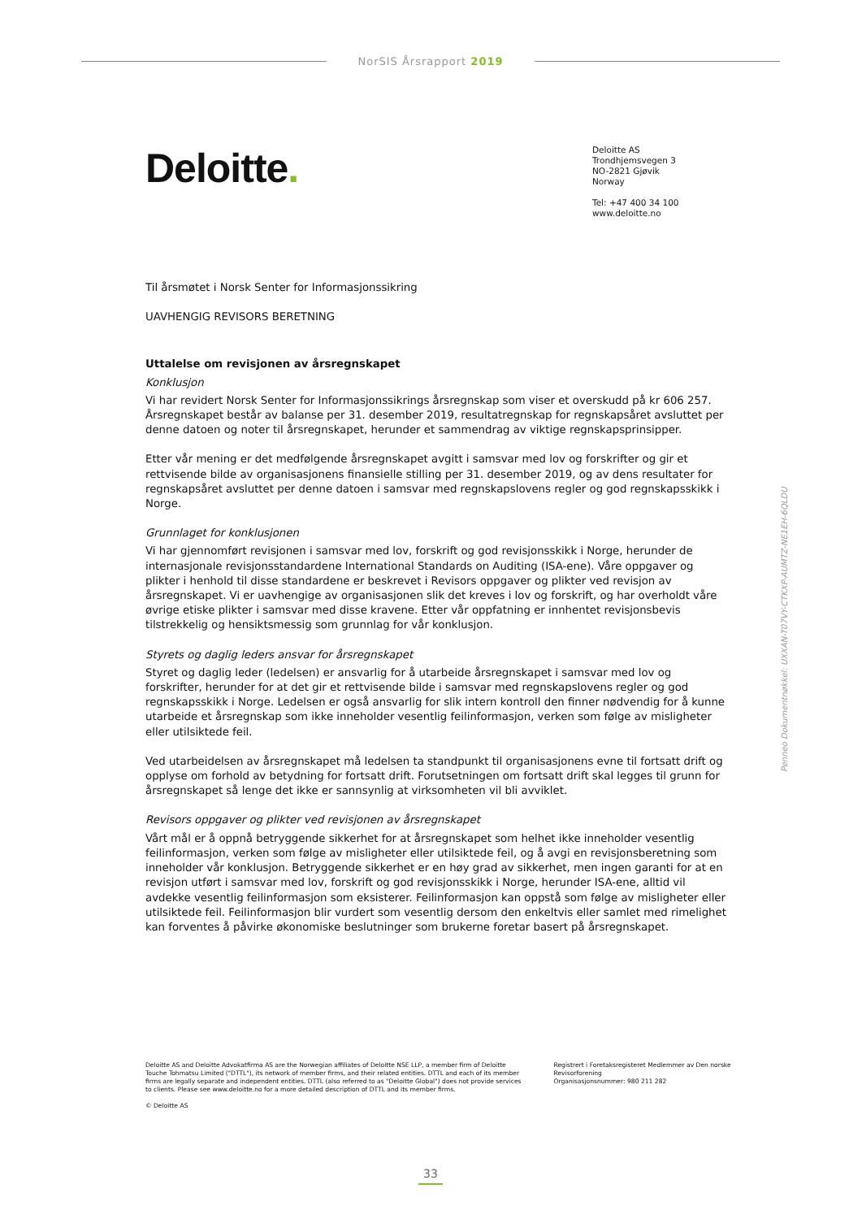NorSIS Årsrapport 2019
Deloitte.
Deloitte AS
Trondhjemsvegen 3
NO-2821 Gjøvik
Norway
Tel: +47 400 34 100
www.deloitte.no
Til årsmøtet i Norsk Senter for Informasjonssikring
UAVHENGIG REVISORS BERETNING
Uttalelse om revisjonen av årsregnskapet
Konklusjon
Vi har revidert Norsk Senter for Informasjonssikrings årsregnskap som viser et overskudd på kr 606 257. Årsregnskapet består av balanse per 31. desember 2019, resultatregnskap for regnskapsåret avsluttet per denne datoen og noter til årsregnskapet, herunder et sammendrag av viktige regnskapsprinsipper.
Etter vår mening er det medfølgende årsregnskapet avgitt i samsvar med lov og forskrifter og gir et rettvisende bilde av organisasjonens finansielle stilling per 31. desember 2019, og av dens resultater for regnskapsåret avsluttet per denne datoen i samsvar med regnskapslovens regler og god regnskapsskikk i Norge.
Grunnlaget for konklusjonen
Vi har gjennomført revisjonen i samsvar med lov, forskrift og god revisjonsskikk i Norge, herunder de internasjonale revisjonsstandardene International Standards on Auditing (ISA-ene). Våre oppgaver og plikter i henhold til disse standardene er beskrevet i Revisors oppgaver og plikter ved revisjon av årsregnskapet. Vi er uavhengige av organisasjonen slik det kreves i lov og forskrift, og har overholdt våre øvrige etiske plikter i samsvar med disse kravene. Etter vår oppfatning er innhentet revisjonsbevis tilstrekkelig og hensiktsmessig som grunnlag for vår konklusjon.
Styrets og daglig leders ansvar for årsregnskapet
Styret og daglig leder (ledelsen) er ansvarlig for å utarbeide årsregnskapet i samsvar med lov og forskrifter, herunder for at det gir et rettvisende bilde i samsvar med regnskapslovens regler og god regnskapsskikk i Norge. Ledelsen er også ansvarlig for slik intern kontroll den finner nødvendig for å kunne utarbeide et årsregnskap som ikke inneholder vesentlig feilinformasjon, verken som følge av misligheter eller utilsiktede feil.
Ved utarbeidelsen av årsregnskapet må ledelsen ta standpunkt til organisasjonens evne til fortsatt drift og opplyse om forhold av betydning for fortsatt drift. Forutsetningen om fortsatt drift skal legges til grunn for årsregnskapet så lenge det ikke er sannsynlig at virksomheten vil bli avviklet.
Revisors oppgaver og plikter ved revisjonen av årsregnskapet
Vårt mål er å oppnå betryggende sikkerhet for at årsregnskapet som helhet ikke inneholder vesentlig feilinformasjon, verken som følge av misligheter eller utilsiktede feil, og å avgi en revisjonsberetning som inneholder vår konklusjon. Betryggende sikkerhet er en høy grad av sikkerhet, men ingen garanti for at en revisjon utført i samsvar med lov, forskrift og god revisjonsskikk i Norge, herunder ISA-ene, alltid vil avdekke vesentlig feilinformasjon som eksisterer. Feilinformasjon kan oppstå som følge av misligheter eller utilsiktede feil. Feilinformasjon blir vurdert som vesentlig dersom den enkeltvis eller samlet med rimelighet kan forventes å påvirke økonomiske beslutninger som brukerne foretar basert på årsregnskapet.
Deloitte AS and Deloitte Advokatfirma AS are the Norwegian affiliates of Deloitte NSE LLP, a member firm of Deloitte Touche Tohmatsu Limited ("DTTL"), its network of member firms, and their related entities. DTTL and each of its member firms are legally separate and independent entities. DTTL (also referred to as "Deloitte Global") does not provide services to clients. Please see www.deloitte.no for a more detailed description of DTTL and its member firms.
© Deloitte AS
Registrert i Foretaksregisteret Medlemmer av Den norske Revisorforening
Organisasjonsnummer: 980 211 282
Penneo Dokumentnøkkel: UXXAN-T07VY-CTKXP-AUMTZ-NE1EH-6QLDU
33